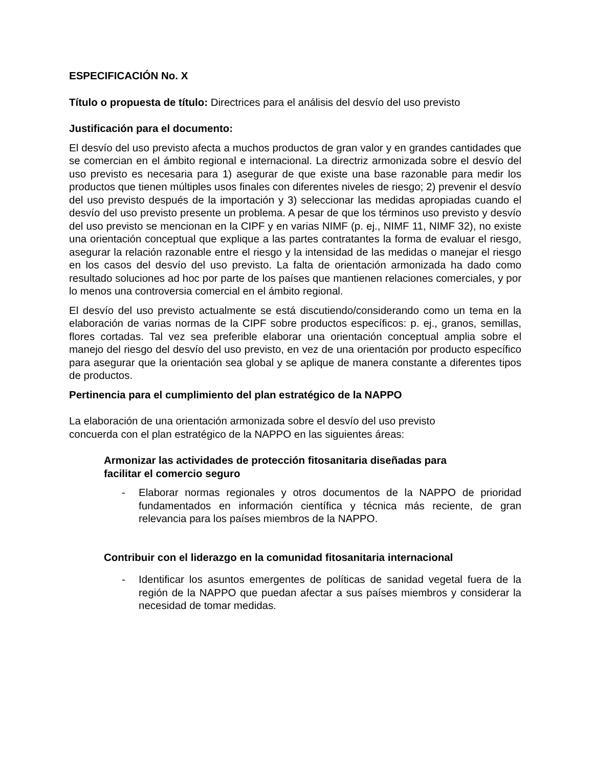ESPECIFICACIÓN No. X
Título o propuesta de título: Directrices para el análisis del desvío del uso previsto
Justificación para el documento:
El desvío del uso previsto afecta a muchos productos de gran valor y en grandes cantidades que se comercian en el ámbito regional e internacional. La directriz armonizada sobre el desvío del uso previsto es necesaria para 1) asegurar de que existe una base razonable para medir los productos que tienen múltiples usos finales con diferentes niveles de riesgo; 2) prevenir el desvío del uso previsto después de la importación y 3) seleccionar las medidas apropiadas cuando el desvío del uso previsto presente un problema. A pesar de que los términos uso previsto y desvío del uso previsto se mencionan en la CIPF y en varias NIMF (p. ej., NIMF 11, NIMF 32), no existe una orientación conceptual que explique a las partes contratantes la forma de evaluar el riesgo, asegurar la relación razonable entre el riesgo y la intensidad de las medidas o manejar el riesgo en los casos del desvío del uso previsto. La falta de orientación armonizada ha dado como resultado soluciones ad hoc por parte de los países que mantienen relaciones comerciales, y por lo menos una controversia comercial en el ámbito regional.
El desvío del uso previsto actualmente se está discutiendo/considerando como un tema en la elaboración de varias normas de la CIPF sobre productos específicos: p. ej., granos, semillas, flores cortadas. Tal vez sea preferible elaborar una orientación conceptual amplia sobre el manejo del riesgo del desvío del uso previsto, en vez de una orientación por producto específico para asegurar que la orientación sea global y se aplique de manera constante a diferentes tipos de productos.
Pertinencia para el cumplimiento del plan estratégico de la NAPPO
La elaboración de una orientación armonizada sobre el desvío del uso previsto
concuerda con el plan estratégico de la NAPPO en las siguientes áreas:
Armonizar las actividades de protección fitosanitaria diseñadas para
facilitar el comercio seguro
- Elaborar normas regionales y otros documentos de la NAPPO de prioridad fundamentados en información científica y técnica más reciente, de gran relevancia para los países miembros de la NAPPO.
Contribuir con el liderazgo en la comunidad fitosanitaria internacional
- Identificar los asuntos emergentes de políticas de sanidad vegetal fuera de la región de la NAPPO que puedan afectar a sus países miembros y considerar la necesidad de tomar medidas.